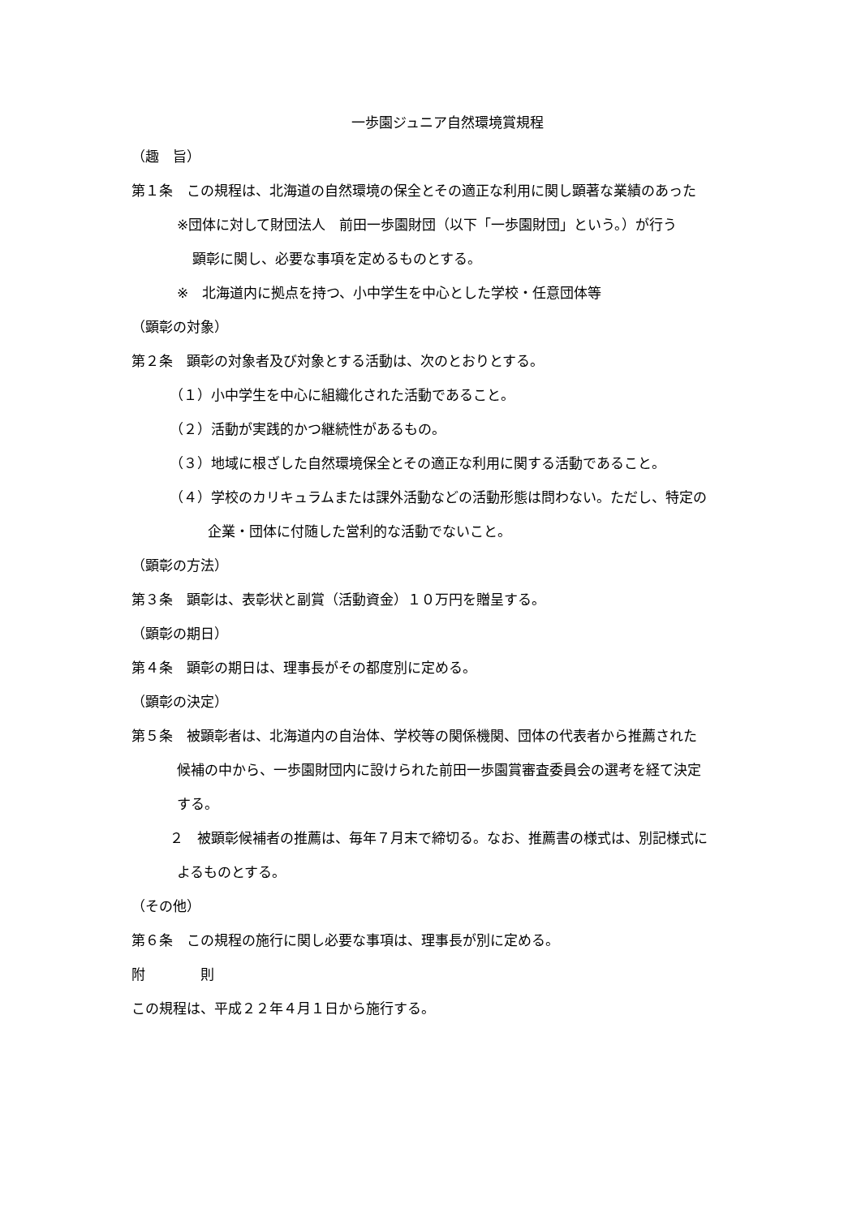一歩園ジュニア自然環境賞規程
（趣　旨）
第１条　この規程は、北海道の自然環境の保全とその適正な利用に関し顕著な業績のあった
※団体に対して財団法人　前田一歩園財団（以下「一歩園財団」という。）が行う
顕彰に関し、必要な事項を定めるものとする。
※　北海道内に拠点を持つ、小中学生を中心とした学校・任意団体等
（顕彰の対象）
第２条　顕彰の対象者及び対象とする活動は、次のとおりとする。
（１）小中学生を中心に組織化された活動であること。
（２）活動が実践的かつ継続性があるもの。
（３）地域に根ざした自然環境保全とその適正な利用に関する活動であること。
（４）学校のカリキュラムまたは課外活動などの活動形態は問わない。ただし、特定の
企業・団体に付随した営利的な活動でないこと。
（顕彰の方法）
第３条　顕彰は、表彰状と副賞（活動資金）１０万円を贈呈する。
（顕彰の期日）
第４条　顕彰の期日は、理事長がその都度別に定める。
（顕彰の決定）
第５条　被顕彰者は、北海道内の自治体、学校等の関係機関、団体の代表者から推薦された
候補の中から、一歩園財団内に設けられた前田一歩園賞審査委員会の選考を経て決定
する。
２　被顕彰候補者の推薦は、毎年７月末で締切る。なお、推薦書の様式は、別記様式に
よるものとする。
（その他）
第６条　この規程の施行に関し必要な事項は、理事長が別に定める。
附　　　　則
この規程は、平成２２年４月１日から施行する。